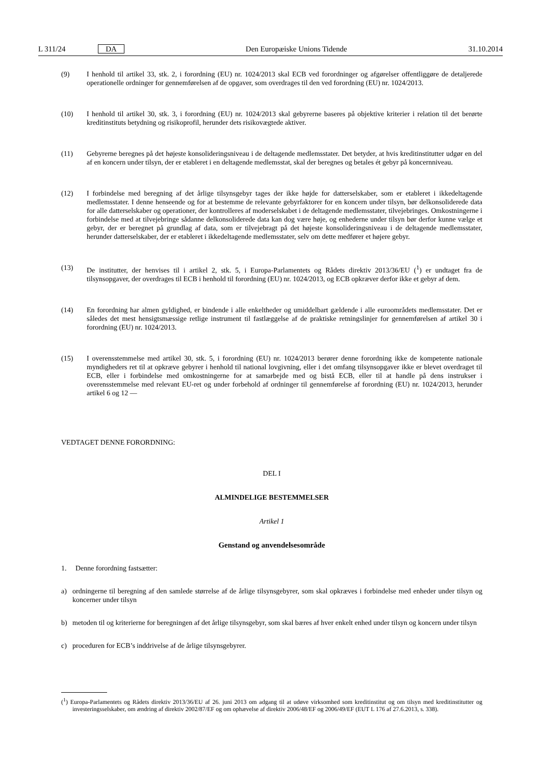L 311/24 DA Den Europæiske Unions Tidende 31.10.2014
(9) I henhold til artikel 33, stk. 2, i forordning (EU) nr. 1024/2013 skal ECB ved forordninger og afgørelser offentliggøre de detaljerede operationelle ordninger for gennemførelsen af de opgaver, som overdrages til den ved forordning (EU) nr. 1024/2013.
(10) I henhold til artikel 30, stk. 3, i forordning (EU) nr. 1024/2013 skal gebyrerne baseres på objektive kriterier i relation til det berørte kreditinstituts betydning og risikoprofil, herunder dets risikovægtede aktiver.
(11) Gebyrerne beregnes på det højeste konsolideringsniveau i de deltagende medlemsstater. Det betyder, at hvis kreditinstitutter udgør en del af en koncern under tilsyn, der er etableret i en deltagende medlemsstat, skal der beregnes og betales ét gebyr på koncernniveau.
(12) I forbindelse med beregning af det årlige tilsynsgebyr tages der ikke højde for datterselskaber, som er etableret i ikkedeltagende medlemsstater. I denne henseende og for at bestemme de relevante gebyrfaktorer for en koncern under tilsyn, bør delkonsoliderede data for alle datterselskaber og operationer, der kontrolleres af moderselskabet i de deltagende medlemsstater, tilvejebringes. Omkostningerne i forbindelse med at tilvejebringe sådanne delkonsoliderede data kan dog være høje, og enhederne under tilsyn bør derfor kunne vælge et gebyr, der er beregnet på grundlag af data, som er tilvejebragt på det højeste konsolideringsniveau i de deltagende medlemsstater, herunder datterselskaber, der er etableret i ikkedeltagende medlemsstater, selv om dette medfører et højere gebyr.
(13) De institutter, der henvises til i artikel 2, stk. 5, i Europa-Parlamentets og Rådets direktiv 2013/36/EU (<sup>1</sup>) er undtaget fra de tilsynsopgaver, der overdrages til ECB i henhold til forordning (EU) nr. 1024/2013, og ECB opkræver derfor ikke et gebyr af dem.
(14) En forordning har almen gyldighed, er bindende i alle enkeltheder og umiddelbart gældende i alle euroområdets medlemsstater. Det er således det mest hensigtsmæssige retlige instrument til fastlæggelse af de praktiske retningslinjer for gennemførelsen af artikel 30 i forordning (EU) nr. 1024/2013.
(15) I overensstemmelse med artikel 30, stk. 5, i forordning (EU) nr. 1024/2013 berører denne forordning ikke de kompetente nationale myndigheders ret til at opkræve gebyrer i henhold til national lovgivning, eller i det omfang tilsynsopgaver ikke er blevet overdraget til ECB, eller i forbindelse med omkostningerne for at samarbejde med og bistå ECB, eller til at handle på dens instrukser i overensstemmelse med relevant EU-ret og under forbehold af ordninger til gennemførelse af forordning (EU) nr. 1024/2013, herunder artikel 6 og 12 —
VEDTAGET DENNE FORORDNING:
DEL I
ALMINDELIGE BESTEMMELSER
Artikel 1
Genstand og anvendelsesområde
1. Denne forordning fastsætter:
a) ordningerne til beregning af den samlede størrelse af de årlige tilsynsgebyrer, som skal opkræves i forbindelse med enheder under tilsyn og koncerner under tilsyn
b) metoden til og kriterierne for beregningen af det årlige tilsynsgebyr, som skal bæres af hver enkelt enhed under tilsyn og koncern under tilsyn
c) proceduren for ECB’s inddrivelse af de årlige tilsynsgebyrer.
(<sup>1</sup>) Europa-Parlamentets og Rådets direktiv 2013/36/EU af 26. juni 2013 om adgang til at udøve virksomhed som kreditinstitut og om tilsyn med kreditinstitutter og investeringsselskaber, om ændring af direktiv 2002/87/EF og om ophævelse af direktiv 2006/48/EF og 2006/49/EF (EUT L 176 af 27.6.2013, s. 338).